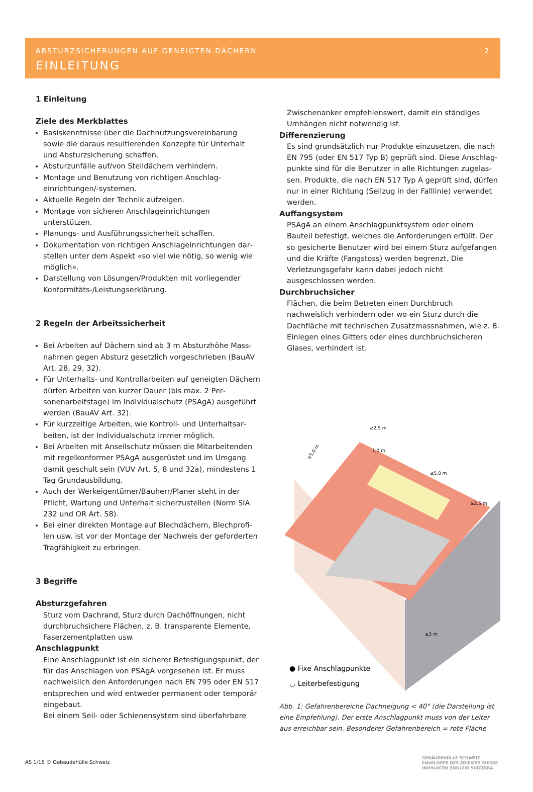ABSTURZSICHERUNGEN AUF GENEIGTEN DÄCHERN 2
EINLEITUNG
1 Einleitung
Ziele des Merkblattes
Basiskenntnisse über die Dachnutzungsvereinbarung sowie die daraus resultierenden Konzepte für Unterhalt und Absturzsicherung schaffen.
Absturzunfälle auf/von Steildächern verhindern.
Montage und Benutzung von richtigen Anschlag­einrichtungen/-systemen.
Aktuelle Regeln der Technik aufzeigen.
Montage von sicheren Anschlageinrichtungen unterstützen.
Planungs- und Ausführungssicherheit schaffen.
Dokumentation von richtigen Anschlageinrichtungen dar­stellen unter dem Aspekt «so viel wie nötig, so wenig wie möglich».
Darstellung von Lösungen/Produkten mit vorliegender Konformitäts-/Leistungserklärung.
2 Regeln der Arbeitssicherheit
Bei Arbeiten auf Dächern sind ab 3 m Absturzhöhe Mass­nahmen gegen Absturz gesetzlich vorgeschrieben (BauAV Art. 28, 29, 32).
Für Unterhalts- und Kontrollarbeiten auf geneigten Dächern dürfen Arbeiten von kurzer Dauer (bis max. 2 Per­sonenarbeitstage) im Individualschutz (PSAgA) ausgeführt werden (BauAV Art. 32).
Für kurzzeitige Arbeiten, wie Kontroll- und Unterhaltsar­beiten, ist der Individualschutz immer möglich.
Bei Arbeiten mit Anseilschutz müssen die Mitarbeitenden mit regelkonformer PSAgA ausgerüstet und im Umgang damit geschult sein (VUV Art. 5, 8 und 32a), mindestens 1 Tag Grundausbildung.
Auch der Werkeigentümer/Bauherr/Planer steht in der Pflicht, Wartung und Unterhalt sicherzustellen (Norm SIA 232 und OR Art. 58).
Bei einer direkten Montage auf Blechdächern, Blechprofi­len usw. ist vor der Montage der Nachweis der geforder­ten Tragfähigkeit zu erbringen.
3 Begriffe
Absturzgefahren
Sturz vom Dachrand, Sturz durch Dachöffnungen, nicht durchbruchsichere Flächen, z. B. transparente Elemente, Faserzementplatten usw.
Anschlagpunkt
Eine Anschlagpunkt ist ein sicherer Befestigungspunkt, der für das Anschlagen von PSAgA vorgesehen ist. Er muss nachweislich den Anforderungen nach EN 795 oder EN 517 entsprechen und wird entweder permanent oder temporär eingebaut.
Bei einem Seil- oder Schienensystem sind überfahrbare
Zwischenanker empfehlenswert, damit ein ständiges Umhängen nicht notwendig ist.
Differenzierung
Es sind grundsätzlich nur Produkte einzusetzen, die nach EN 795 (oder EN 517 Typ B) geprüft sind. Diese Anschlag­punkte sind für die Benutzer in alle Richtungen zugelas­sen. Produkte, die nach EN 517 Typ A geprüft sind, dürfen nur in einer Richtung (Seilzug in der Falllinie) verwendet werden.
Auffangsystem
PSAgA an einem Anschlagpunktsystem oder einem Bauteil befestigt, welches die Anforderungen erfüllt. Der so gesi­cherte Benutzer wird bei einem Sturz aufgefangen und die Kräfte (Fangstoss) werden begrenzt. Die Verletzungsgefahr kann dabei jedoch nicht ausgeschlossen werden.
Durchbruchsicher
Flächen, die beim Betreten einen Durchbruch nachweislich verhindern oder wo ein Sturz durch die Dachfläche mit technischen Zusatzmassnahmen, wie z. B. Einlegen eines Gitters oder eines durchbruchsicheren Glases, verhindert ist.
≤5,0 m
≥2,5 m
≤5,0 m
≥2,5 m
1,0 m
≥3 m
● Fixe Anschlagpunkte
◡ Leiterbefestigung
Abb. 1: Gefahrenbereiche Dachneigung < 40° (die Darstellung ist eine Emp­fehlung). Der erste Anschlagpunkt muss von der Leiter aus erreichbar sein. Besonderer Gefahrenbereich = rote Fläche
AS 1/15 © Gebäudehülle Schweiz
GEBÄUDEHÜLLE SCHWEIZ
ENVELOPPE DES ÉDIFICES SUISSE
INVOLUCRO EDILIZIO SVIZZERA